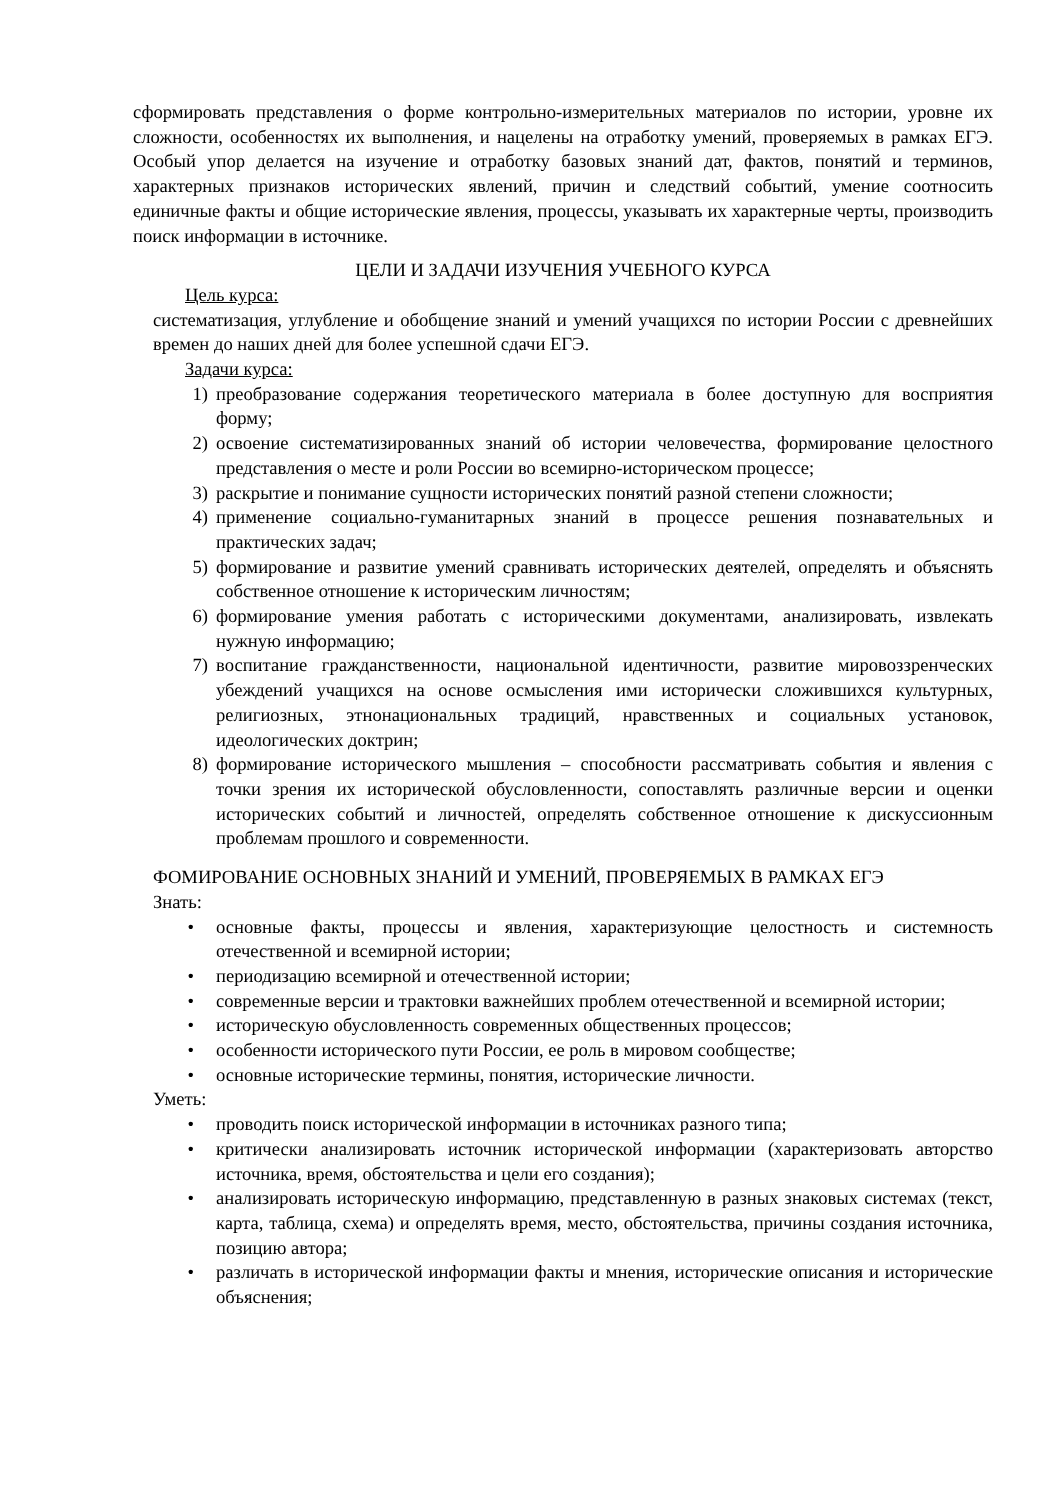сформировать представления о форме контрольно-измерительных материалов по истории, уровне их сложности, особенностях их выполнения, и нацелены на отработку умений, проверяемых в рамках ЕГЭ. Особый упор делается на изучение и отработку базовых знаний дат, фактов, понятий и терминов, характерных признаков исторических явлений, причин и следствий событий, умение соотносить единичные факты и общие исторические явления, процессы, указывать их характерные черты, производить поиск информации в источнике.
ЦЕЛИ И ЗАДАЧИ ИЗУЧЕНИЯ УЧЕБНОГО КУРСА
Цель курса:
систематизация, углубление и обобщение знаний и умений учащихся по истории России с древнейших времен до наших дней для более успешной сдачи ЕГЭ.
Задачи курса:
1) преобразование содержания теоретического материала в более доступную для восприятия форму;
2) освоение систематизированных знаний об истории человечества, формирование целостного представления о месте и роли России во всемирно-историческом процессе;
3) раскрытие и понимание сущности исторических понятий разной степени сложности;
4) применение социально-гуманитарных знаний в процессе решения познавательных и практических задач;
5) формирование и развитие умений сравнивать исторических деятелей, определять и объяснять собственное отношение к историческим личностям;
6) формирование умения работать с историческими документами, анализировать, извлекать нужную информацию;
7) воспитание гражданственности, национальной идентичности, развитие мировоззренческих убеждений учащихся на основе осмысления ими исторически сложившихся культурных, религиозных, этнонациональных традиций, нравственных и социальных установок, идеологических доктрин;
8) формирование исторического мышления – способности рассматривать события и явления с точки зрения их исторической обусловленности, сопоставлять различные версии и оценки исторических событий и личностей, определять собственное отношение к дискуссионным проблемам прошлого и современности.
ФОМИРОВАНИЕ ОСНОВНЫХ ЗНАНИЙ И УМЕНИЙ, ПРОВЕРЯЕМЫХ В РАМКАХ ЕГЭ
Знать:
• основные факты, процессы и явления, характеризующие целостность и системность отечественной и всемирной истории;
• периодизацию всемирной и отечественной истории;
• современные версии и трактовки важнейших проблем отечественной и всемирной истории;
• историческую обусловленность современных общественных процессов;
• особенности исторического пути России, ее роль в мировом сообществе;
• основные исторические термины, понятия, исторические личности.
Уметь:
• проводить поиск исторической информации в источниках разного типа;
• критически анализировать источник исторической информации (характеризовать авторство источника, время, обстоятельства и цели его создания);
• анализировать историческую информацию, представленную в разных знаковых системах (текст, карта, таблица, схема) и определять время, место, обстоятельства, причины создания источника, позицию автора;
• различать в исторической информации факты и мнения, исторические описания и исторические объяснения;